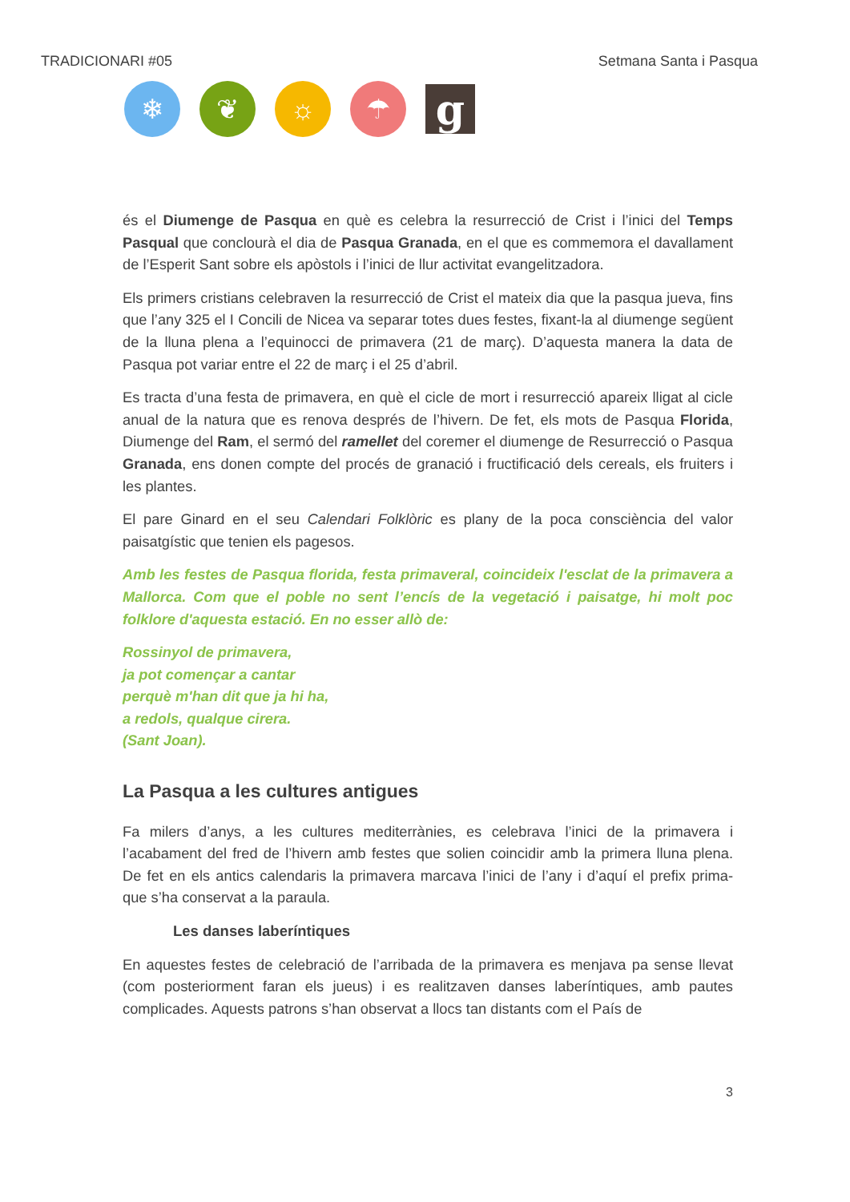TRADICIONARI #05 Setmana Santa i Pasqua
❄ ❦ ☼ ☂
g
és el Diumenge de Pasqua en què es celebra la resurrecció de Crist i l’inici del Temps Pasqual que conclourà el dia de Pasqua Granada, en el que es commemora el davallament de l’Esperit Sant sobre els apòstols i l’inici de llur activitat evangelitzadora.
Els primers cristians celebraven la resurrecció de Crist el mateix dia que la pasqua jueva, fins que l’any 325 el I Concili de Nicea va separar totes dues festes, fixant-la al diumenge següent de la lluna plena a l’equinocci de primavera (21 de març). D’aquesta manera la data de Pasqua pot variar entre el 22 de març i el 25 d’abril.
Es tracta d’una festa de primavera, en què el cicle de mort i resurrecció apareix lligat al cicle anual de la natura que es renova després de l’hivern. De fet, els mots de Pasqua Florida, Diumenge del Ram, el sermó del ramellet del coremer el diumenge de Resurrecció o Pasqua Granada, ens donen compte del procés de granació i fructificació dels cereals, els fruiters i les plantes.
El pare Ginard en el seu Calendari Folklòric es plany de la poca consciència del valor paisatgístic que tenien els pagesos.
Amb les festes de Pasqua florida, festa primaveral, coincideix l'esclat de la primavera a Mallorca. Com que el poble no sent l’encís de la vegetació i paisatge, hi molt poc folklore d'aquesta estació. En no esser allò de:
Rossinyol de primavera,
ja pot començar a cantar
perquè m'han dit que ja hi ha,
a redols, qualque cirera.
(Sant Joan).
La Pasqua a les cultures antigues
Fa milers d’anys, a les cultures mediterrànies, es celebrava l’inici de la primavera i l’acabament del fred de l’hivern amb festes que solien coincidir amb la primera lluna plena. De fet en els antics calendaris la primavera marcava l’inici de l’any i d’aquí el prefix prima- que s’ha conservat a la paraula.
Les danses laberíntiques
En aquestes festes de celebració de l’arribada de la primavera es menjava pa sense llevat (com posteriorment faran els jueus) i es realitzaven danses laberíntiques, amb pautes complicades. Aquests patrons s’han observat a llocs tan distants com el País de
3